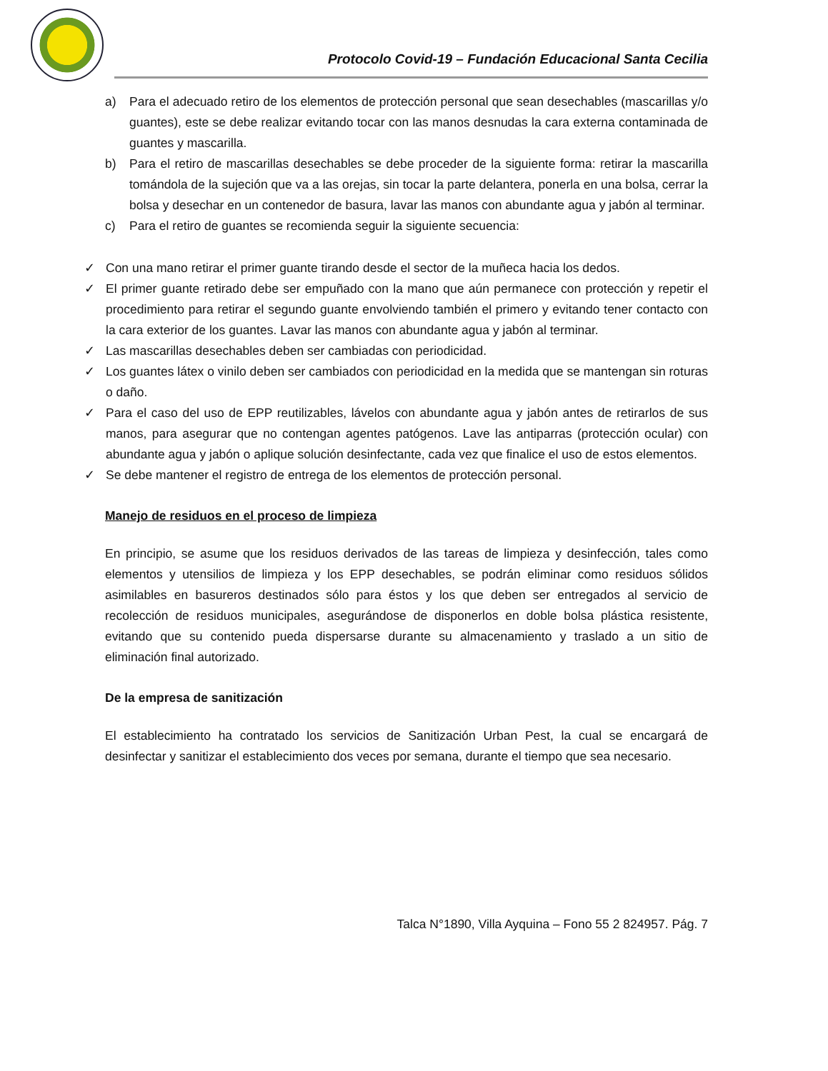Protocolo Covid-19 – Fundación Educacional Santa Cecilia
a) Para el adecuado retiro de los elementos de protección personal que sean desechables (mascarillas y/o guantes), este se debe realizar evitando tocar con las manos desnudas la cara externa contaminada de guantes y mascarilla.
b) Para el retiro de mascarillas desechables se debe proceder de la siguiente forma: retirar la mascarilla tomándola de la sujeción que va a las orejas, sin tocar la parte delantera, ponerla en una bolsa, cerrar la bolsa y desechar en un contenedor de basura, lavar las manos con abundante agua y jabón al terminar.
c) Para el retiro de guantes se recomienda seguir la siguiente secuencia:
✓ Con una mano retirar el primer guante tirando desde el sector de la muñeca hacia los dedos.
✓ El primer guante retirado debe ser empuñado con la mano que aún permanece con protección y repetir el procedimiento para retirar el segundo guante envolviendo también el primero y evitando tener contacto con la cara exterior de los guantes. Lavar las manos con abundante agua y jabón al terminar.
✓ Las mascarillas desechables deben ser cambiadas con periodicidad.
✓ Los guantes látex o vinilo deben ser cambiados con periodicidad en la medida que se mantengan sin roturas o daño.
✓ Para el caso del uso de EPP reutilizables, lávelos con abundante agua y jabón antes de retirarlos de sus manos, para asegurar que no contengan agentes patógenos. Lave las antiparras (protección ocular) con abundante agua y jabón o aplique solución desinfectante, cada vez que finalice el uso de estos elementos.
✓ Se debe mantener el registro de entrega de los elementos de protección personal.
Manejo de residuos en el proceso de limpieza
En principio, se asume que los residuos derivados de las tareas de limpieza y desinfección, tales como elementos y utensilios de limpieza y los EPP desechables, se podrán eliminar como residuos sólidos asimilables en basureros destinados sólo para éstos y los que deben ser entregados al servicio de recolección de residuos municipales, asegurándose de disponerlos en doble bolsa plástica resistente, evitando que su contenido pueda dispersarse durante su almacenamiento y traslado a un sitio de eliminación final autorizado.
De la empresa de sanitización
El establecimiento ha contratado los servicios de Sanitización Urban Pest, la cual se encargará de desinfectar y sanitizar el establecimiento dos veces por semana, durante el tiempo que sea necesario.
Talca N°1890, Villa Ayquina – Fono 55 2 824957. Pág. 7